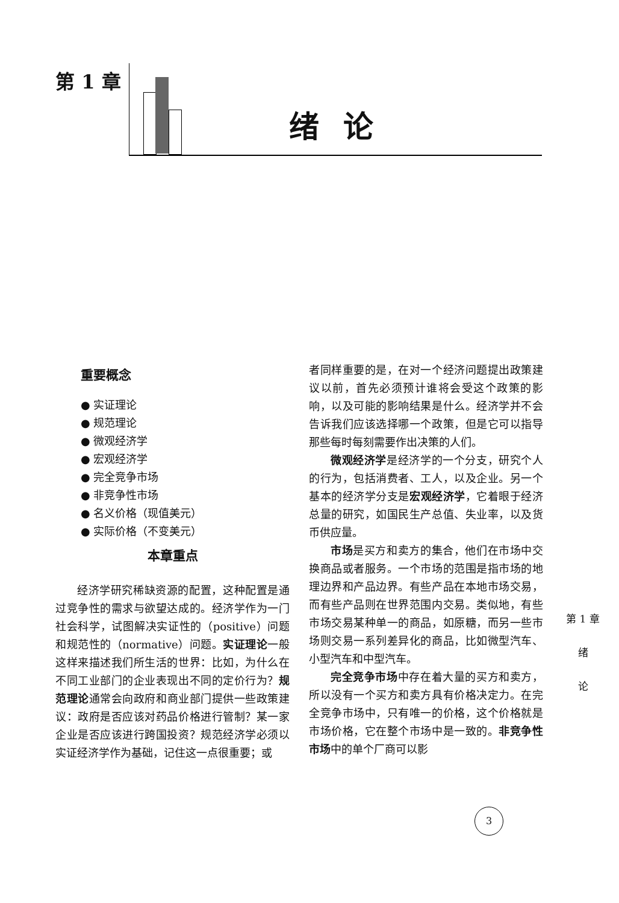第 1 章
绪论
重要概念
● 实证理论
● 规范理论
● 微观经济学
● 宏观经济学
● 完全竞争市场
● 非竞争性市场
● 名义价格（现值美元）
● 实际价格（不变美元）
本章重点
经济学研究稀缺资源的配置，这种配置是通过竞争性的需求与欲望达成的。经济学作为一门社会科学，试图解决实证性的（positive）问题和规范性的（normative）问题。实证理论一般这样来描述我们所生活的世界：比如，为什么在不同工业部门的企业表现出不同的定价行为？规范理论通常会向政府和商业部门提供一些政策建议：政府是否应该对药品价格进行管制？某一家企业是否应该进行跨国投资？规范经济学必须以实证经济学作为基础，记住这一点很重要；或
者同样重要的是，在对一个经济问题提出政策建议以前，首先必须预计谁将会受这个政策的影响，以及可能的影响结果是什么。经济学并不会告诉我们应该选择哪一个政策，但是它可以指导那些每时每刻需要作出决策的人们。
微观经济学是经济学的一个分支，研究个人的行为，包括消费者、工人，以及企业。另一个基本的经济学分支是宏观经济学，它着眼于经济总量的研究，如国民生产总值、失业率，以及货币供应量。
市场是买方和卖方的集合，他们在市场中交换商品或者服务。一个市场的范围是指市场的地理边界和产品边界。有些产品在本地市场交易，而有些产品则在世界范围内交易。类似地，有些市场交易某种单一的商品，如原糖，而另一些市场则交易一系列差异化的商品，比如微型汽车、小型汽车和中型汽车。
完全竞争市场中存在着大量的买方和卖方，所以没有一个买方和卖方具有价格决定力。在完全竞争市场中，只有唯一的价格，这个价格就是市场价格，它在整个市场中是一致的。非竞争性市场中的单个厂商可以影
第 1 章
绪
论
3